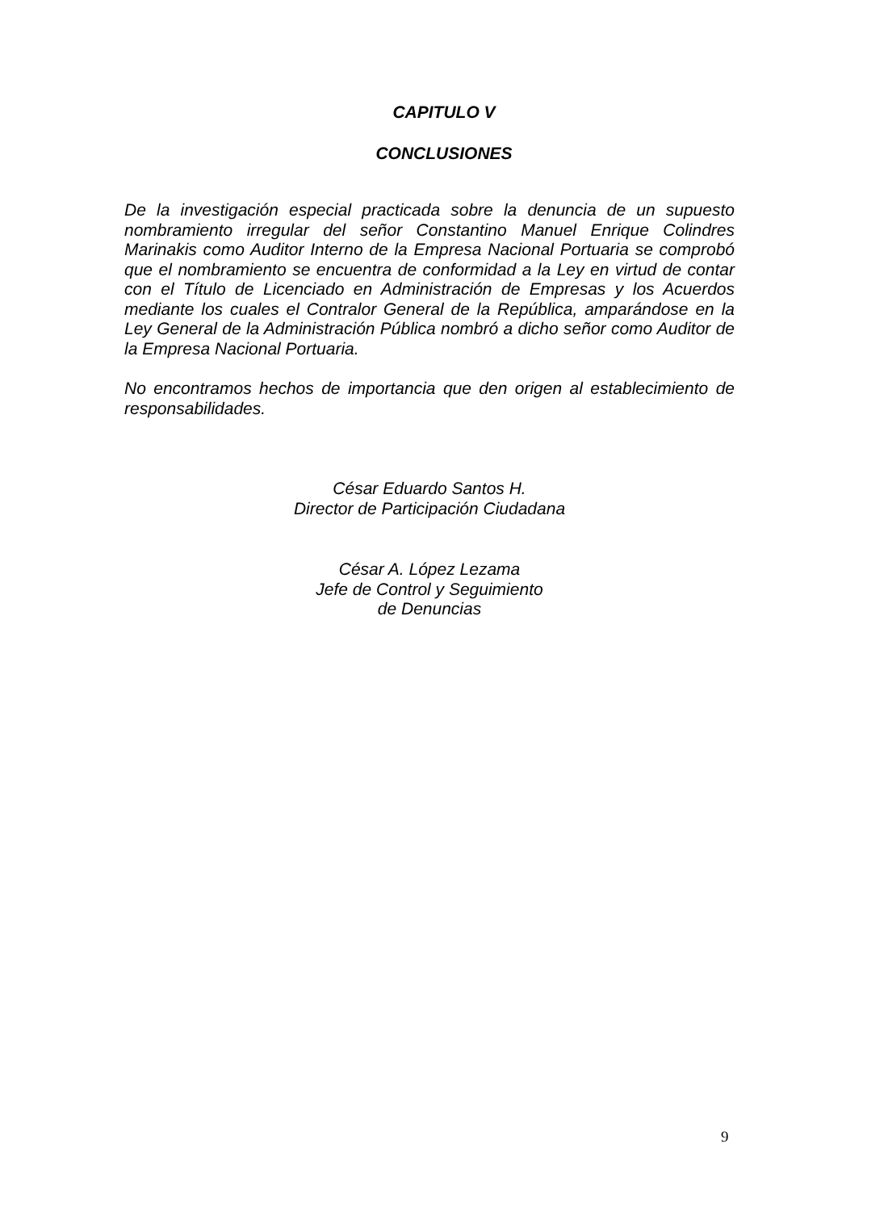CAPITULO V
CONCLUSIONES
De la investigación especial practicada sobre la denuncia de un supuesto nombramiento irregular del señor Constantino Manuel Enrique Colindres Marinakis como Auditor Interno de la Empresa Nacional Portuaria se comprobó que el nombramiento se encuentra de conformidad a la Ley en virtud de contar con el Título de Licenciado en Administración de Empresas y los Acuerdos mediante los cuales el Contralor General de la República, amparándose en la Ley General de la Administración Pública nombró a dicho señor como Auditor de la Empresa Nacional Portuaria.
No encontramos hechos de importancia que den origen al establecimiento de responsabilidades.
César Eduardo Santos H.
Director de Participación Ciudadana
César A. López Lezama
Jefe de Control y Seguimiento
de Denuncias
9